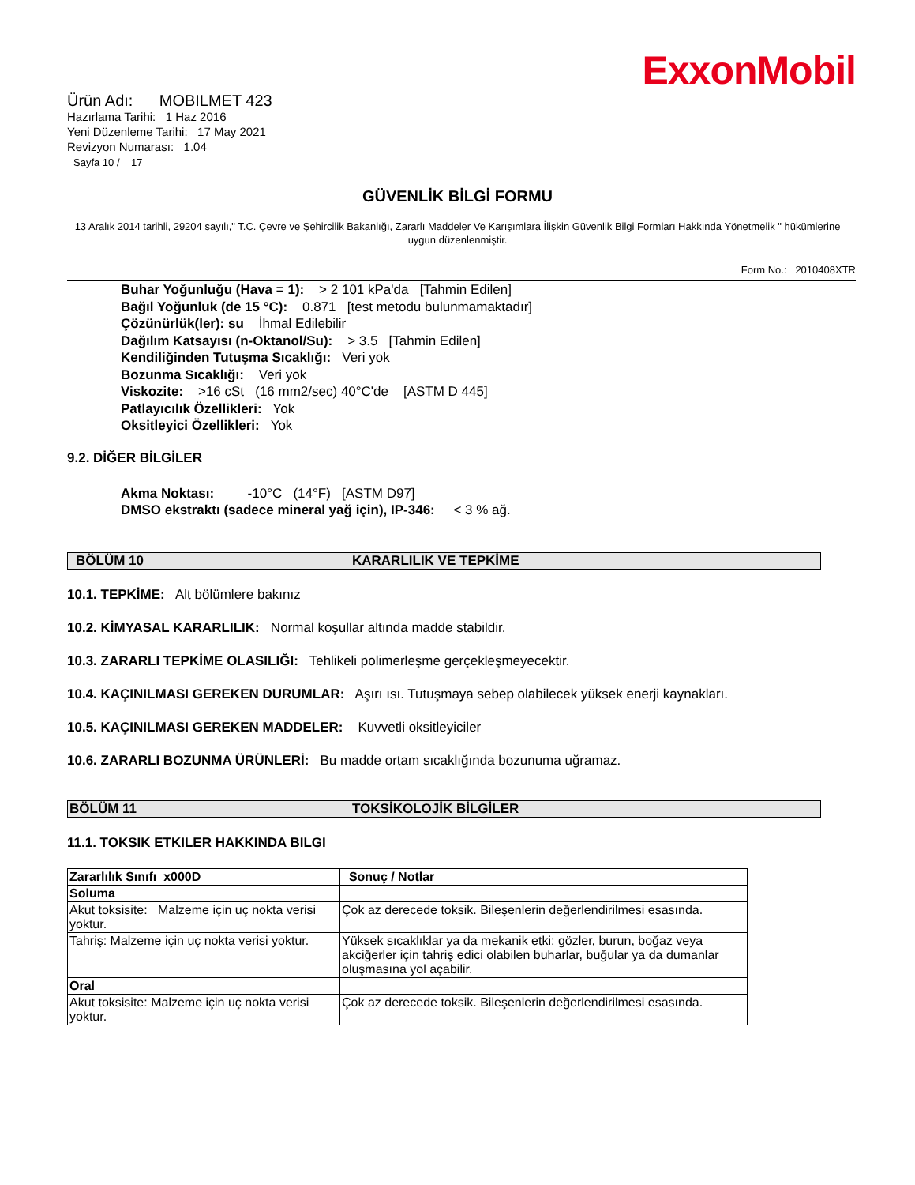ExxonMobil
Ürün Adı: MOBILMET 423
Hazırlama Tarihi: 1 Haz 2016
Yeni Düzenleme Tarihi: 17 May 2021
Revizyon Numarası: 1.04
Sayfa 10 / 17
GÜVENLİK BİLGİ FORMU
13 Aralık 2014 tarihli, 29204 sayılı," T.C. Çevre ve Şehircilik Bakanlığı, Zararlı Maddeler Ve Karışımlara İlişkin Güvenlik Bilgi Formları Hakkında Yönetmelik " hükümlerine uygun düzenlenmiştir.
Form No.: 2010408XTR
Buhar Yoğunluğu (Hava = 1): > 2 101 kPa'da [Tahmin Edilen]
Bağıl Yoğunluk (de 15 °C): 0.871 [test metodu bulunmamaktadır]
Çözünürlük(ler): su İhmal Edilebilir
Dağılım Katsayısı (n-Oktanol/Su): > 3.5 [Tahmin Edilen]
Kendiliğinden Tutuşma Sıcaklığı: Veri yok
Bozunma Sıcaklığı: Veri yok
Viskozite: >16 cSt (16 mm2/sec) 40°C'de [ASTM D 445]
Patlayıcılık Özellikleri: Yok
Oksitleyici Özellikleri: Yok
9.2. DİĞER BİLGİLER
Akma Noktası: -10°C (14°F) [ASTM D97]
DMSO ekstraktı (sadece mineral yağ için), IP-346: < 3 % ağ.
BÖLÜM 10 KARARLILIK VE TEPKİME
10.1. TEPKİME: Alt bölümlere bakınız
10.2. KİMYASAL KARARLILIK: Normal koşullar altında madde stabildir.
10.3. ZARARLI TEPKİME OLASILIĞI: Tehlikeli polimerleşme gerçekleşmeyecektir.
10.4. KAÇINILMASI GEREKEN DURUMLAR: Aşırı ısı. Tutuşmaya sebep olabilecek yüksek enerji kaynakları.
10.5. KAÇINILMASI GEREKEN MADDELER: Kuvvetli oksitleyiciler
10.6. ZARARLI BOZUNMA ÜRÜNLERİ: Bu madde ortam sıcaklığında bozunuma uğramaz.
BÖLÜM 11 TOKSİKOLOJİK BİLGİLER
11.1. TOKSIK ETKILER HAKKINDA BILGI
| Zararlılık Sınıfı_x000D_ | Sonuç / Notlar |
| --- | --- |
| Soluma | |
| Akut toksisite: Malzeme için uç nokta verisi yoktur. | Çok az derecede toksik. Bileşenlerin değerlendirilmesi esasında. |
| Tahriş: Malzeme için uç nokta verisi yoktur. | Yüksek sıcaklıklar ya da mekanik etki; gözler, burun, boğaz veya akciğerler için tahriş edici olabilen buharlar, buğular ya da dumanlar oluşmasına yol açabilir. |
| Oral | |
| Akut toksisite: Malzeme için uç nokta verisi yoktur. | Çok az derecede toksik. Bileşenlerin değerlendirilmesi esasında. |